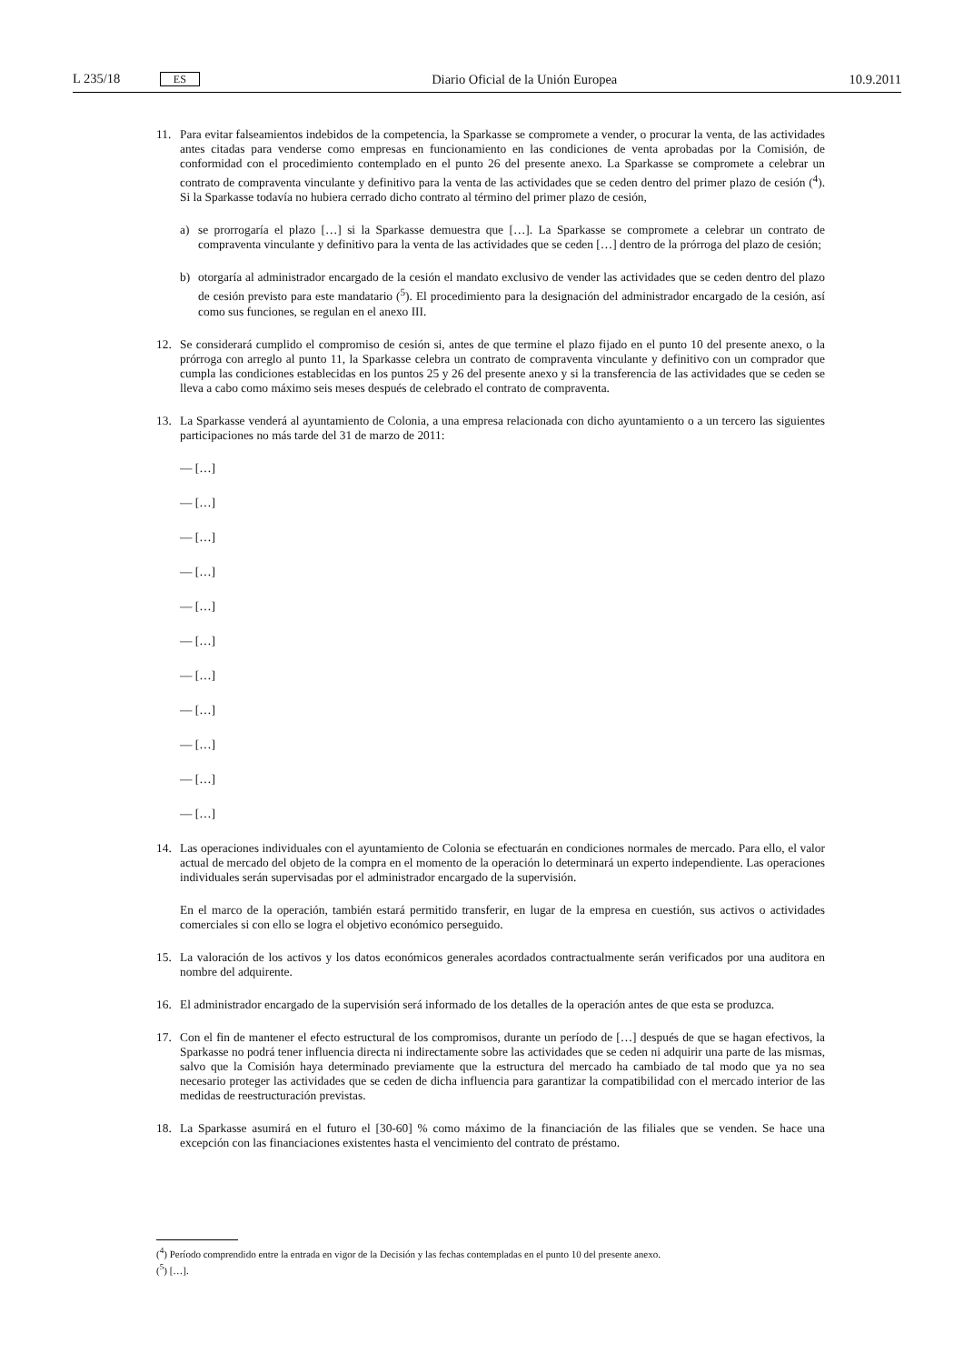L 235/18 ES Diario Oficial de la Unión Europea 10.9.2011
11. Para evitar falseamientos indebidos de la competencia, la Sparkasse se compromete a vender, o procurar la venta, de las actividades antes citadas para venderse como empresas en funcionamiento en las condiciones de venta aprobadas por la Comisión, de conformidad con el procedimiento contemplado en el punto 26 del presente anexo. La Sparkasse se compromete a celebrar un contrato de compraventa vinculante y definitivo para la venta de las actividades que se ceden dentro del primer plazo de cesión (<sup>4</sup>). Si la Sparkasse todavía no hubiera cerrado dicho contrato al término del primer plazo de cesión,
a) se prorrogaría el plazo […] si la Sparkasse demuestra que […]. La Sparkasse se compromete a celebrar un contrato de compraventa vinculante y definitivo para la venta de las actividades que se ceden […] dentro de la prórroga del plazo de cesión;
b) otorgaría al administrador encargado de la cesión el mandato exclusivo de vender las actividades que se ceden dentro del plazo de cesión previsto para este mandatario (<sup>5</sup>). El procedimiento para la designación del administrador encargado de la cesión, así como sus funciones, se regulan en el anexo III.
12. Se considerará cumplido el compromiso de cesión si, antes de que termine el plazo fijado en el punto 10 del presente anexo, o la prórroga con arreglo al punto 11, la Sparkasse celebra un contrato de compraventa vinculante y definitivo con un comprador que cumpla las condiciones establecidas en los puntos 25 y 26 del presente anexo y si la transferencia de las actividades que se ceden se lleva a cabo como máximo seis meses después de celebrado el contrato de compraventa.
13. La Sparkasse venderá al ayuntamiento de Colonia, a una empresa relacionada con dicho ayuntamiento o a un tercero las siguientes participaciones no más tarde del 31 de marzo de 2011:
— […]
— […]
— […]
— […]
— […]
— […]
— […]
— […]
— […]
— […]
— […]
14. Las operaciones individuales con el ayuntamiento de Colonia se efectuarán en condiciones normales de mercado. Para ello, el valor actual de mercado del objeto de la compra en el momento de la operación lo determinará un experto independiente. Las operaciones individuales serán supervisadas por el administrador encargado de la supervisión.
En el marco de la operación, también estará permitido transferir, en lugar de la empresa en cuestión, sus activos o actividades comerciales si con ello se logra el objetivo económico perseguido.
15. La valoración de los activos y los datos económicos generales acordados contractualmente serán verificados por una auditora en nombre del adquirente.
16. El administrador encargado de la supervisión será informado de los detalles de la operación antes de que esta se produzca.
17. Con el fin de mantener el efecto estructural de los compromisos, durante un período de […] después de que se hagan efectivos, la Sparkasse no podrá tener influencia directa ni indirectamente sobre las actividades que se ceden ni adquirir una parte de las mismas, salvo que la Comisión haya determinado previamente que la estructura del mercado ha cambiado de tal modo que ya no sea necesario proteger las actividades que se ceden de dicha influencia para garantizar la compatibilidad con el mercado interior de las medidas de reestructuración previstas.
18. La Sparkasse asumirá en el futuro el [30-60] % como máximo de la financiación de las filiales que se venden. Se hace una excepción con las financiaciones existentes hasta el vencimiento del contrato de préstamo.
(<sup>4</sup>) Período comprendido entre la entrada en vigor de la Decisión y las fechas contempladas en el punto 10 del presente anexo.
(<sup>5</sup>) […].